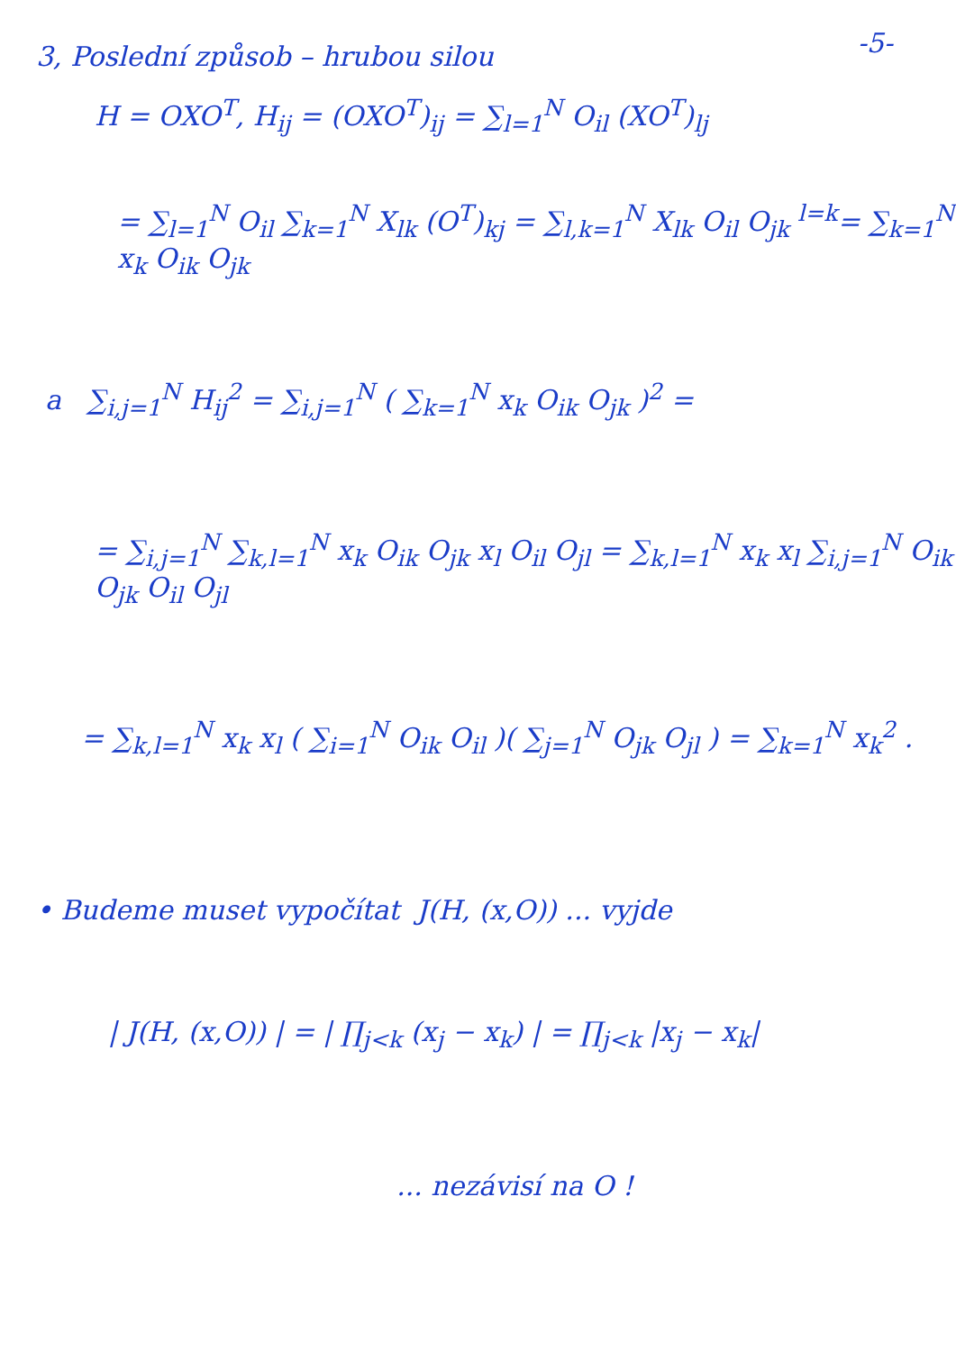-5-
3, Poslední způsob – hrubou silou
H = OXO<sup>T</sup>, H<sub>ij</sub> = (OXO<sup>T</sup>)<sub>ij</sub> = ∑<sub>l=1</sub><sup>N</sup> O<sub>il</sub> (XO<sup>T</sup>)<sub>lj</sub>
= ∑<sub>l=1</sub><sup>N</sup> O<sub>il</sub> ∑<sub>k=1</sub><sup>N</sup> X<sub>lk</sub> (O<sup>T</sup>)<sub>kj</sub> = ∑<sub>l,k=1</sub><sup>N</sup> X<sub>lk</sub> O<sub>il</sub> O<sub>jk</sub> <sup>l=k</sup>= ∑<sub>k=1</sub><sup>N</sup> x<sub>k</sub> O<sub>ik</sub> O<sub>jk</sub>
a ∑<sub>i,j=1</sub><sup>N</sup> H<sub>ij</sub><sup>2</sup> = ∑<sub>i,j=1</sub><sup>N</sup> ( ∑<sub>k=1</sub><sup>N</sup> x<sub>k</sub> O<sub>ik</sub> O<sub>jk</sub> )<sup>2</sup> =
= ∑<sub>i,j=1</sub><sup>N</sup> ∑<sub>k,l=1</sub><sup>N</sup> x<sub>k</sub> O<sub>ik</sub> O<sub>jk</sub> x<sub>l</sub> O<sub>il</sub> O<sub>jl</sub> = ∑<sub>k,l=1</sub><sup>N</sup> x<sub>k</sub> x<sub>l</sub> ∑<sub>i,j=1</sub><sup>N</sup> O<sub>ik</sub> O<sub>jk</sub> O<sub>il</sub> O<sub>jl</sub>
= ∑<sub>k,l=1</sub><sup>N</sup> x<sub>k</sub> x<sub>l</sub> ( ∑<sub>i=1</sub><sup>N</sup> O<sub>ik</sub> O<sub>il</sub> )( ∑<sub>j=1</sub><sup>N</sup> O<sub>jk</sub> O<sub>jl</sub> ) = ∑<sub>k=1</sub><sup>N</sup> x<sub>k</sub><sup>2</sup> .
• Budeme muset vypočítat J(H, (x,O)) ... vyjde
| J(H, (x,O)) | = | ∏<sub>j<k</sub> (x<sub>j</sub> − x<sub>k</sub>) | = ∏<sub>j<k</sub> |x<sub>j</sub> − x<sub>k</sub>|
... nezávisí na O !